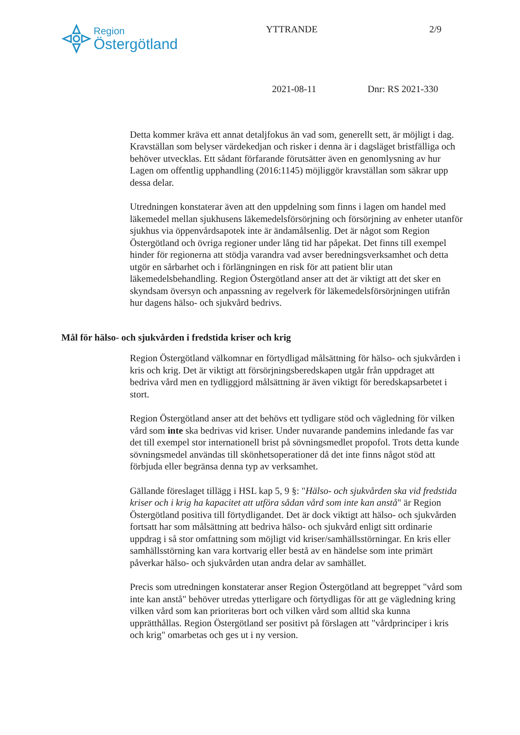Region
Östergötland
YTTRANDE 2/9
2021-08-11 Dnr: RS 2021-330
Detta kommer kräva ett annat detaljfokus än vad som, generellt sett, är möjligt i dag. Kravställan som belyser värdekedjan och risker i denna är i dagsläget bristfälliga och behöver utvecklas. Ett sådant förfarande förutsätter även en genomlysning av hur Lagen om offentlig upphandling (2016:1145) möjliggör kravställan som säkrar upp dessa delar.
Utredningen konstaterar även att den uppdelning som finns i lagen om handel med läkemedel mellan sjukhusens läkemedelsförsörjning och försörjning av enheter utanför sjukhus via öppenvårdsapotek inte är ändamålsenlig. Det är något som Region Östergötland och övriga regioner under lång tid har påpekat. Det finns till exempel hinder för regionerna att stödja varandra vad avser beredningsverksamhet och detta utgör en sårbarhet och i förlängningen en risk för att patient blir utan läkemedelsbehandling. Region Östergötland anser att det är viktigt att det sker en skyndsam översyn och anpassning av regelverk för läkemedelsförsörjningen utifrån hur dagens hälso- och sjukvård bedrivs.
Mål för hälso- och sjukvården i fredstida kriser och krig
Region Östergötland välkomnar en förtydligad målsättning för hälso- och sjukvården i kris och krig. Det är viktigt att försörjningsberedskapen utgår från uppdraget att bedriva vård men en tydliggjord målsättning är även viktigt för beredskapsarbetet i stort.
Region Östergötland anser att det behövs ett tydligare stöd och vägledning för vilken vård som inte ska bedrivas vid kriser. Under nuvarande pandemins inledande fas var det till exempel stor internationell brist på sövningsmedlet propofol. Trots detta kunde sövningsmedel användas till skönhetsoperationer då det inte finns något stöd att förbjuda eller begränsa denna typ av verksamhet.
Gällande föreslaget tillägg i HSL kap 5, 9 §: "Hälso- och sjukvården ska vid fredstida kriser och i krig ha kapacitet att utföra sådan vård som inte kan anstå" är Region Östergötland positiva till förtydligandet. Det är dock viktigt att hälso- och sjukvården fortsatt har som målsättning att bedriva hälso- och sjukvård enligt sitt ordinarie uppdrag i så stor omfattning som möjligt vid kriser/samhällsstörningar. En kris eller samhällsstörning kan vara kortvarig eller bestå av en händelse som inte primärt påverkar hälso- och sjukvården utan andra delar av samhället.
Precis som utredningen konstaterar anser Region Östergötland att begreppet "vård som inte kan anstå" behöver utredas ytterligare och förtydligas för att ge vägledning kring vilken vård som kan prioriteras bort och vilken vård som alltid ska kunna upprätthållas. Region Östergötland ser positivt på förslagen att "vårdprinciper i kris och krig" omarbetas och ges ut i ny version.